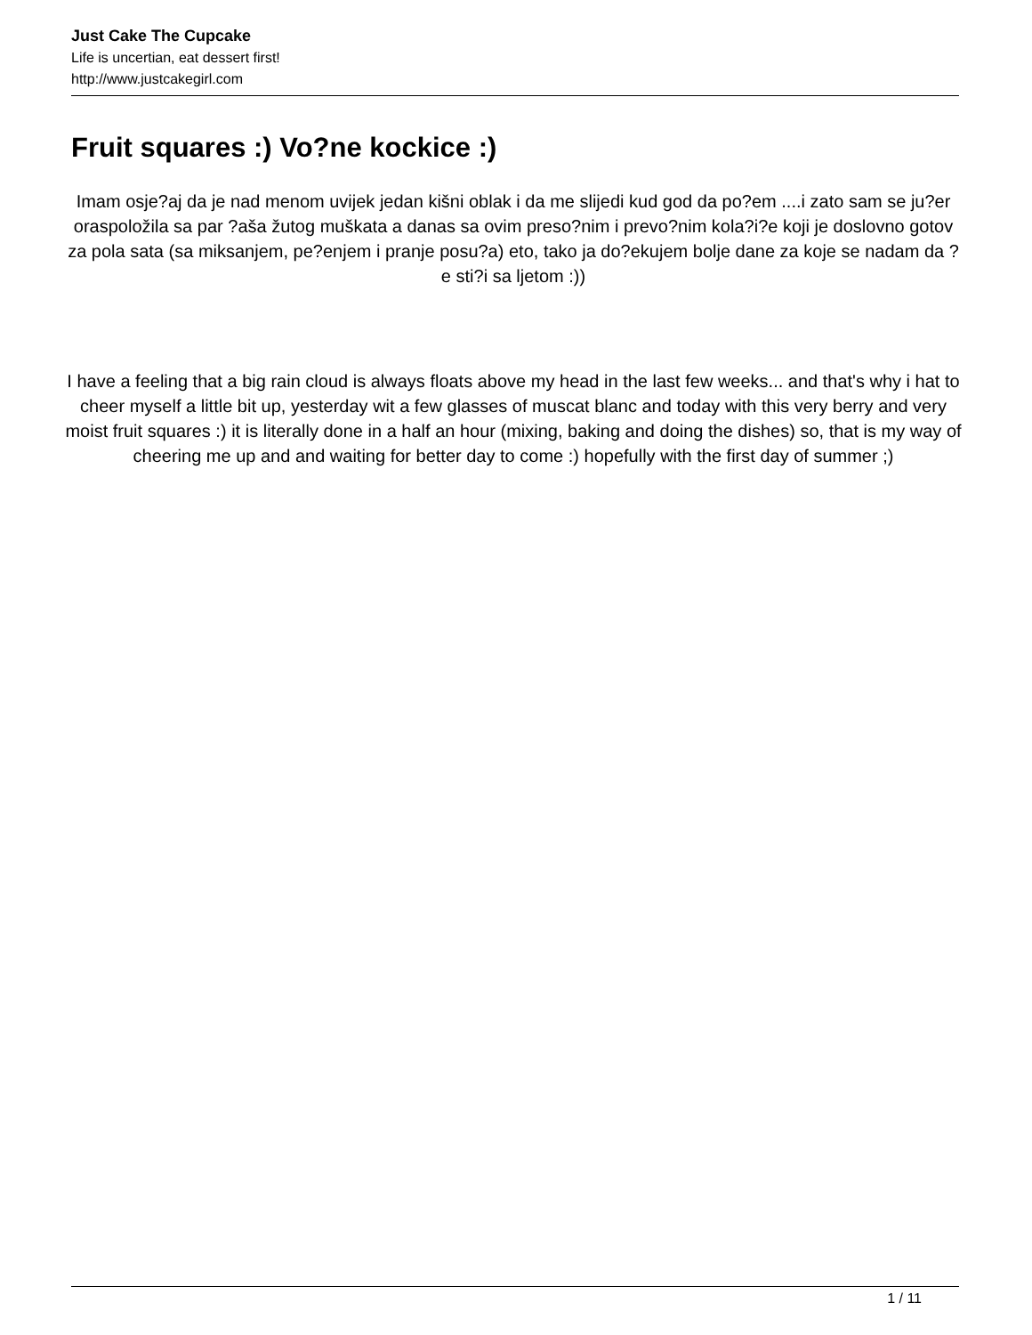Just Cake The Cupcake
Life is uncertian, eat dessert first!
http://www.justcakegirl.com
Fruit squares :) Vo?ne kockice :)
Imam osje?aj da je nad menom uvijek jedan kišni oblak i da me slijedi kud god da po?em ....i zato sam se ju?er oraspoložila sa par ?aša žutog muškata a danas sa ovim preso?nim i prevo?nim kola?i?e koji je doslovno gotov za pola sata (sa miksanjem, pe?enjem i pranje posu?a) eto, tako ja do?ekujem bolje dane za koje se nadam da ?e sti?i sa ljetom :))
I have a feeling that a big rain cloud is always floats above my head in the last few weeks... and that's why i hat to cheer myself a little bit up, yesterday wit a few glasses of muscat blanc and today with this very berry and very moist fruit squares :) it is literally done in a half an hour (mixing, baking and doing the dishes) so, that is my way of cheering me up and and waiting for better day to come :) hopefully with the first day of summer ;)
1 / 11